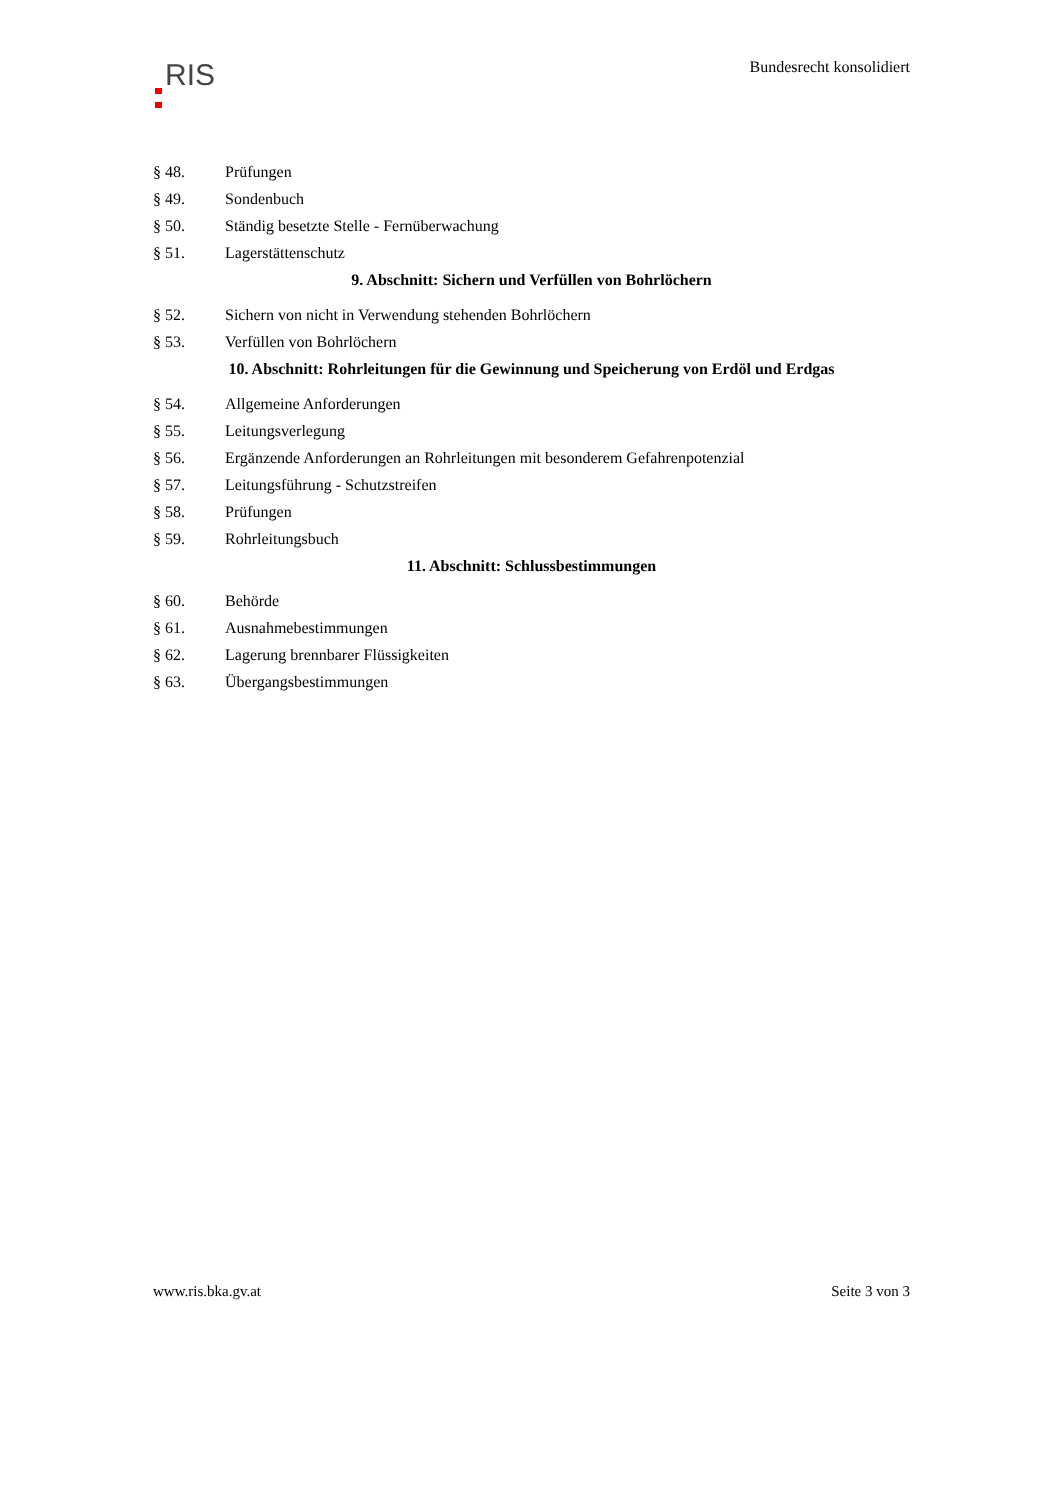RIS
Bundesrecht konsolidiert
§ 48. Prüfungen
§ 49. Sondenbuch
§ 50. Ständig besetzte Stelle - Fernüberwachung
§ 51. Lagerstättenschutz
9. Abschnitt: Sichern und Verfüllen von Bohrlöchern
§ 52. Sichern von nicht in Verwendung stehenden Bohrlöchern
§ 53. Verfüllen von Bohrlöchern
10. Abschnitt: Rohrleitungen für die Gewinnung und Speicherung von Erdöl und Erdgas
§ 54. Allgemeine Anforderungen
§ 55. Leitungsverlegung
§ 56. Ergänzende Anforderungen an Rohrleitungen mit besonderem Gefahrenpotenzial
§ 57. Leitungsführung - Schutzstreifen
§ 58. Prüfungen
§ 59. Rohrleitungsbuch
11. Abschnitt: Schlussbestimmungen
§ 60. Behörde
§ 61. Ausnahmebestimmungen
§ 62. Lagerung brennbarer Flüssigkeiten
§ 63. Übergangsbestimmungen
www.ris.bka.gv.at Seite 3 von 3